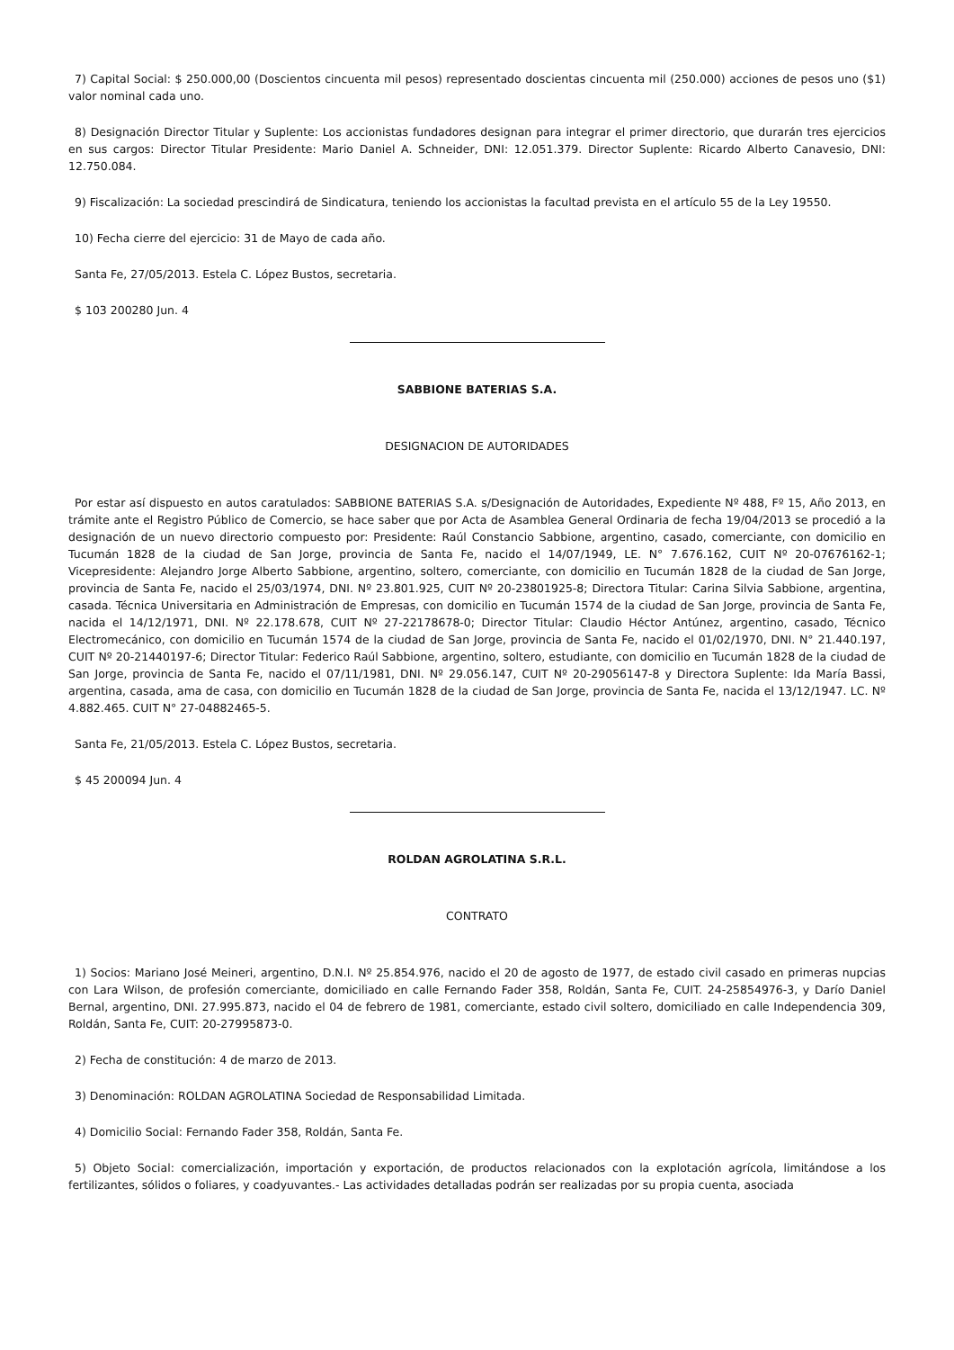7) Capital Social: $ 250.000,00 (Doscientos cincuenta mil pesos) representado doscientas cincuenta mil (250.000) acciones de pesos uno ($1) valor nominal cada uno.
8) Designación Director Titular y Suplente: Los accionistas fundadores designan para integrar el primer directorio, que durarán tres ejercicios en sus cargos: Director Titular Presidente: Mario Daniel A. Schneider, DNI: 12.051.379. Director Suplente: Ricardo Alberto Canavesio, DNI: 12.750.084.
9) Fiscalización: La sociedad prescindirá de Sindicatura, teniendo los accionistas la facultad prevista en el artículo 55 de la Ley 19550.
10) Fecha cierre del ejercicio: 31 de Mayo de cada año.
Santa Fe, 27/05/2013. Estela C. López Bustos, secretaria.
$ 103 200280 Jun. 4
SABBIONE BATERIAS S.A.
DESIGNACION DE AUTORIDADES
Por estar así dispuesto en autos caratulados: SABBIONE BATERIAS S.A. s/Designación de Autoridades, Expediente Nº 488, Fº 15, Año 2013, en trámite ante el Registro Público de Comercio, se hace saber que por Acta de Asamblea General Ordinaria de fecha 19/04/2013 se procedió a la designación de un nuevo directorio compuesto por: Presidente: Raúl Constancio Sabbione, argentino, casado, comerciante, con domicilio en Tucumán 1828 de la ciudad de San Jorge, provincia de Santa Fe, nacido el 14/07/1949, LE. N° 7.676.162, CUIT Nº 20-07676162-1; Vicepresidente: Alejandro Jorge Alberto Sabbione, argentino, soltero, comerciante, con domicilio en Tucumán 1828 de la ciudad de San Jorge, provincia de Santa Fe, nacido el 25/03/1974, DNI. Nº 23.801.925, CUIT Nº 20-23801925-8; Directora Titular: Carina Silvia Sabbione, argentina, casada. Técnica Universitaria en Administración de Empresas, con domicilio en Tucumán 1574 de la ciudad de San Jorge, provincia de Santa Fe, nacida el 14/12/1971, DNI. Nº 22.178.678, CUIT Nº 27-22178678-0; Director Titular: Claudio Héctor Antúnez, argentino, casado, Técnico Electromecánico, con domicilio en Tucumán 1574 de la ciudad de San Jorge, provincia de Santa Fe, nacido el 01/02/1970, DNI. N° 21.440.197, CUIT Nº 20-21440197-6; Director Titular: Federico Raúl Sabbione, argentino, soltero, estudiante, con domicilio en Tucumán 1828 de la ciudad de San Jorge, provincia de Santa Fe, nacido el 07/11/1981, DNI. Nº 29.056.147, CUIT Nº 20-29056147-8 y Directora Suplente: Ida María Bassi, argentina, casada, ama de casa, con domicilio en Tucumán 1828 de la ciudad de San Jorge, provincia de Santa Fe, nacida el 13/12/1947. LC. Nº 4.882.465. CUIT N° 27-04882465-5.
Santa Fe, 21/05/2013. Estela C. López Bustos, secretaria.
$ 45 200094 Jun. 4
ROLDAN AGROLATINA S.R.L.
CONTRATO
1) Socios: Mariano José Meineri, argentino, D.N.I. Nº 25.854.976, nacido el 20 de agosto de 1977, de estado civil casado en primeras nupcias con Lara Wilson, de profesión comerciante, domiciliado en calle Fernando Fader 358, Roldán, Santa Fe, CUIT. 24-25854976-3, y Darío Daniel Bernal, argentino, DNI. 27.995.873, nacido el 04 de febrero de 1981, comerciante, estado civil soltero, domiciliado en calle Independencia 309, Roldán, Santa Fe, CUIT: 20-27995873-0.
2) Fecha de constitución: 4 de marzo de 2013.
3) Denominación: ROLDAN AGROLATINA Sociedad de Responsabilidad Limitada.
4) Domicilio Social: Fernando Fader 358, Roldán, Santa Fe.
5) Objeto Social: comercialización, importación y exportación, de productos relacionados con la explotación agrícola, limitándose a los fertilizantes, sólidos o foliares, y coadyuvantes.- Las actividades detalladas podrán ser realizadas por su propia cuenta, asociada